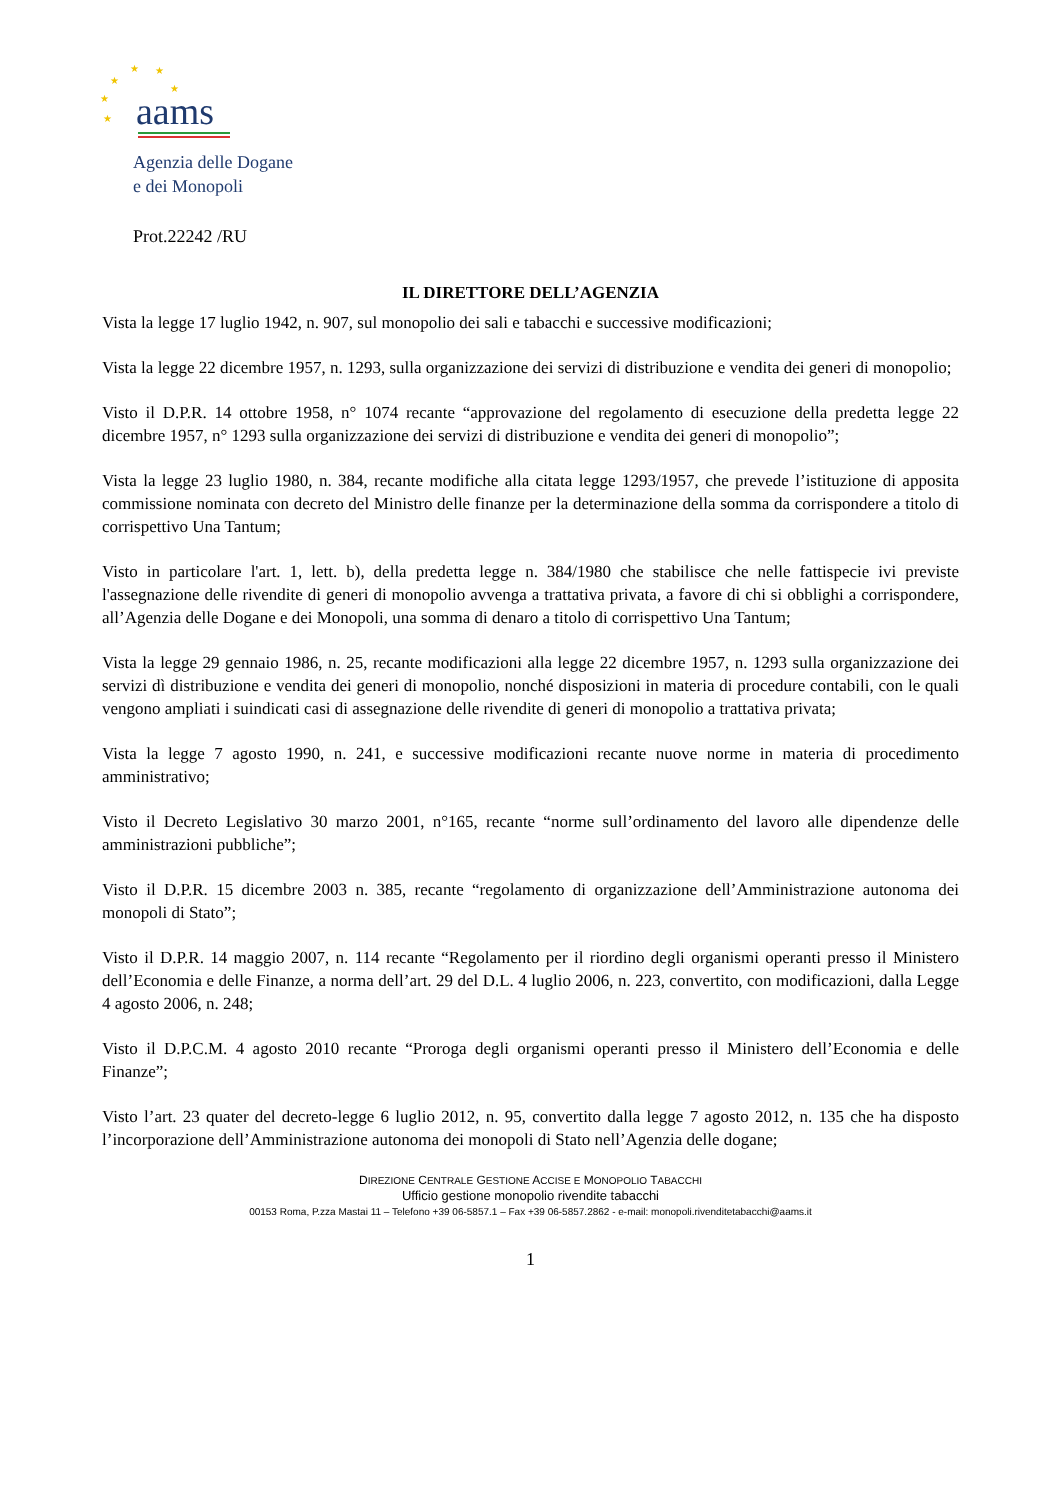★
★
★
★
★
★
aams
Agenzia delle Dogane
e dei Monopoli
Prot.22242 /RU
IL DIRETTORE DELL’AGENZIA
Vista la legge 17 luglio 1942, n. 907, sul monopolio dei sali e tabacchi e successive modificazioni;
Vista la legge 22 dicembre 1957, n. 1293, sulla organizzazione dei servizi di distribuzione e vendita dei generi di monopolio;
Visto il D.P.R. 14 ottobre 1958, n° 1074 recante “approvazione del regolamento di esecuzione della predetta legge 22 dicembre 1957, n° 1293 sulla organizzazione dei servizi di distribuzione e vendita dei generi di monopolio”;
Vista la legge 23 luglio 1980, n. 384, recante modifiche alla citata legge 1293/1957, che prevede l’istituzione di apposita commissione nominata con decreto del Ministro delle finanze per la determinazione della somma da corrispondere a titolo di corrispettivo Una Tantum;
Visto in particolare l'art. 1, lett. b), della predetta legge n. 384/1980 che stabilisce che nelle fattispecie ivi previste l'assegnazione delle rivendite di generi di monopolio avvenga a trattativa privata, a favore di chi si obblighi a corrispondere, all’Agenzia delle Dogane e dei Monopoli, una somma di denaro a titolo di corrispettivo Una Tantum;
Vista la legge 29 gennaio 1986, n. 25, recante modificazioni alla legge 22 dicembre 1957, n. 1293 sulla organizzazione dei servizi dì distribuzione e vendita dei generi di monopolio, nonché disposizioni in materia di procedure contabili, con le quali vengono ampliati i suindicati casi di assegnazione delle rivendite di generi di monopolio a trattativa privata;
Vista la legge 7 agosto 1990, n. 241, e successive modificazioni recante nuove norme in materia di procedimento amministrativo;
Visto il Decreto Legislativo 30 marzo 2001, n°165, recante “norme sull’ordinamento del lavoro alle dipendenze delle amministrazioni pubbliche”;
Visto il D.P.R. 15 dicembre 2003 n. 385, recante “regolamento di organizzazione dell’Amministrazione autonoma dei monopoli di Stato”;
Visto il D.P.R. 14 maggio 2007, n. 114 recante “Regolamento per il riordino degli organismi operanti presso il Ministero dell’Economia e delle Finanze, a norma dell’art. 29 del D.L. 4 luglio 2006, n. 223, convertito, con modificazioni, dalla Legge 4 agosto 2006, n. 248;
Visto il D.P.C.M. 4 agosto 2010 recante “Proroga degli organismi operanti presso il Ministero dell’Economia e delle Finanze”;
Visto l’art. 23 quater del decreto-legge 6 luglio 2012, n. 95, convertito dalla legge 7 agosto 2012, n. 135 che ha disposto l’incorporazione dell’Amministrazione autonoma dei monopoli di Stato nell’Agenzia delle dogane;
DIREZIONE CENTRALE GESTIONE ACCISE E MONOPOLIO TABACCHI
Ufficio gestione monopolio rivendite tabacchi
00153 Roma, P.zza Mastai 11 – Telefono +39 06-5857.1 – Fax +39 06-5857.2862 - e-mail: monopoli.rivenditetabacchi@aams.it
1